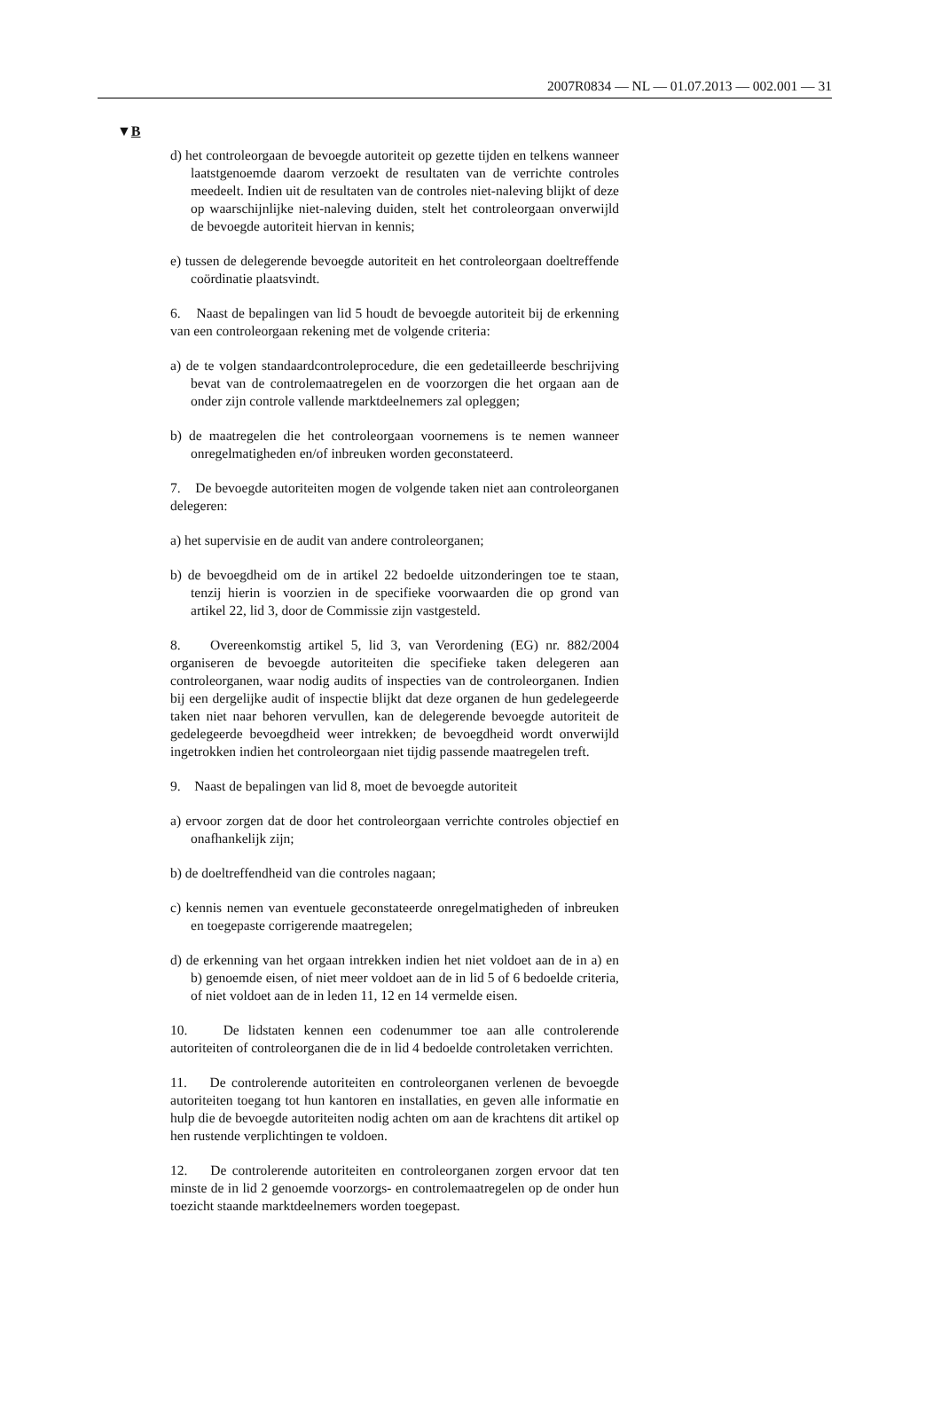2007R0834 — NL — 01.07.2013 — 002.001 — 31
▼B
d) het controleorgaan de bevoegde autoriteit op gezette tijden en telkens wanneer laatstgenoemde daarom verzoekt de resultaten van de verrichte controles meedeelt. Indien uit de resultaten van de controles niet-naleving blijkt of deze op waarschijnlijke niet-naleving duiden, stelt het controleorgaan onverwijld de bevoegde autoriteit hiervan in kennis;
e) tussen de delegerende bevoegde autoriteit en het controleorgaan doeltreffende coördinatie plaatsvindt.
6. Naast de bepalingen van lid 5 houdt de bevoegde autoriteit bij de erkenning van een controleorgaan rekening met de volgende criteria:
a) de te volgen standaardcontroleprocedure, die een gedetailleerde beschrijving bevat van de controlemaatregelen en de voorzorgen die het orgaan aan de onder zijn controle vallende marktdeelnemers zal opleggen;
b) de maatregelen die het controleorgaan voornemens is te nemen wanneer onregelmatigheden en/of inbreuken worden geconstateerd.
7. De bevoegde autoriteiten mogen de volgende taken niet aan controleorganen delegeren:
a) het supervisie en de audit van andere controleorganen;
b) de bevoegdheid om de in artikel 22 bedoelde uitzonderingen toe te staan, tenzij hierin is voorzien in de specifieke voorwaarden die op grond van artikel 22, lid 3, door de Commissie zijn vastgesteld.
8. Overeenkomstig artikel 5, lid 3, van Verordening (EG) nr. 882/2004 organiseren de bevoegde autoriteiten die specifieke taken delegeren aan controleorganen, waar nodig audits of inspecties van de controleorganen. Indien bij een dergelijke audit of inspectie blijkt dat deze organen de hun gedelegeerde taken niet naar behoren vervullen, kan de delegerende bevoegde autoriteit de gedelegeerde bevoegdheid weer intrekken; de bevoegdheid wordt onverwijld ingetrokken indien het controleorgaan niet tijdig passende maatregelen treft.
9. Naast de bepalingen van lid 8, moet de bevoegde autoriteit
a) ervoor zorgen dat de door het controleorgaan verrichte controles objectief en onafhankelijk zijn;
b) de doeltreffendheid van die controles nagaan;
c) kennis nemen van eventuele geconstateerde onregelmatigheden of inbreuken en toegepaste corrigerende maatregelen;
d) de erkenning van het orgaan intrekken indien het niet voldoet aan de in a) en b) genoemde eisen, of niet meer voldoet aan de in lid 5 of 6 bedoelde criteria, of niet voldoet aan de in leden 11, 12 en 14 vermelde eisen.
10. De lidstaten kennen een codenummer toe aan alle controlerende autoriteiten of controleorganen die de in lid 4 bedoelde controletaken verrichten.
11. De controlerende autoriteiten en controleorganen verlenen de bevoegde autoriteiten toegang tot hun kantoren en installaties, en geven alle informatie en hulp die de bevoegde autoriteiten nodig achten om aan de krachtens dit artikel op hen rustende verplichtingen te voldoen.
12. De controlerende autoriteiten en controleorganen zorgen ervoor dat ten minste de in lid 2 genoemde voorzorgs- en controlemaatregelen op de onder hun toezicht staande marktdeelnemers worden toegepast.